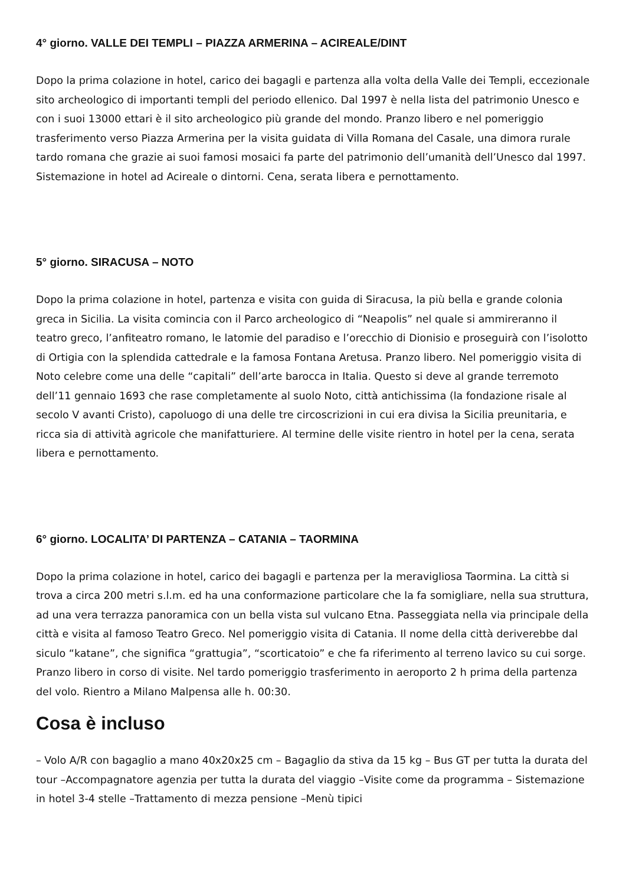4° giorno. VALLE DEI TEMPLI – PIAZZA ARMERINA – ACIREALE/DINT
Dopo la prima colazione in hotel, carico dei bagagli e partenza alla volta della Valle dei Templi, eccezionale sito archeologico di importanti templi del periodo ellenico. Dal 1997 è nella lista del patrimonio Unesco e con i suoi 13000 ettari è il sito archeologico più grande del mondo. Pranzo libero e nel pomeriggio trasferimento verso Piazza Armerina per la visita guidata di Villa Romana del Casale, una dimora rurale tardo romana che grazie ai suoi famosi mosaici fa parte del patrimonio dell’umanità dell’Unesco dal 1997. Sistemazione in hotel ad Acireale o dintorni. Cena, serata libera e pernottamento.
5° giorno. SIRACUSA – NOTO
Dopo la prima colazione in hotel, partenza e visita con guida di Siracusa, la più bella e grande colonia greca in Sicilia. La visita comincia con il Parco archeologico di “Neapolis” nel quale si ammireranno il teatro greco, l’anfiteatro romano, le latomie del paradiso e l’orecchio di Dionisio e proseguirà con l’isolotto di Ortigia con la splendida cattedrale e la famosa Fontana Aretusa. Pranzo libero. Nel pomeriggio visita di Noto celebre come una delle “capitali” dell’arte barocca in Italia. Questo si deve al grande terremoto dell’11 gennaio 1693 che rase completamente al suolo Noto, città antichissima (la fondazione risale al secolo V avanti Cristo), capoluogo di una delle tre circoscrizioni in cui era divisa la Sicilia preunitaria, e ricca sia di attività agricole che manifatturiere. Al termine delle visite rientro in hotel per la cena, serata libera e pernottamento.
6° giorno. LOCALITA’ DI PARTENZA – CATANIA – TAORMINA
Dopo la prima colazione in hotel, carico dei bagagli e partenza per la meravigliosa Taormina. La città si trova a circa 200 metri s.l.m. ed ha una conformazione particolare che la fa somigliare, nella sua struttura, ad una vera terrazza panoramica con un bella vista sul vulcano Etna. Passeggiata nella via principale della città e visita al famoso Teatro Greco. Nel pomeriggio visita di Catania. Il nome della città deriverebbe dal siculo “katane”, che significa “grattugia”, “scorticatoio” e che fa riferimento al terreno lavico su cui sorge. Pranzo libero in corso di visite. Nel tardo pomeriggio trasferimento in aeroporto 2 h prima della partenza del volo. Rientro a Milano Malpensa alle h. 00:30.
Cosa è incluso
– Volo A/R con bagaglio a mano 40x20x25 cm – Bagaglio da stiva da 15 kg – Bus GT per tutta la durata del tour –Accompagnatore agenzia per tutta la durata del viaggio –Visite come da programma – Sistemazione in hotel 3-4 stelle –Trattamento di mezza pensione –Menù tipici